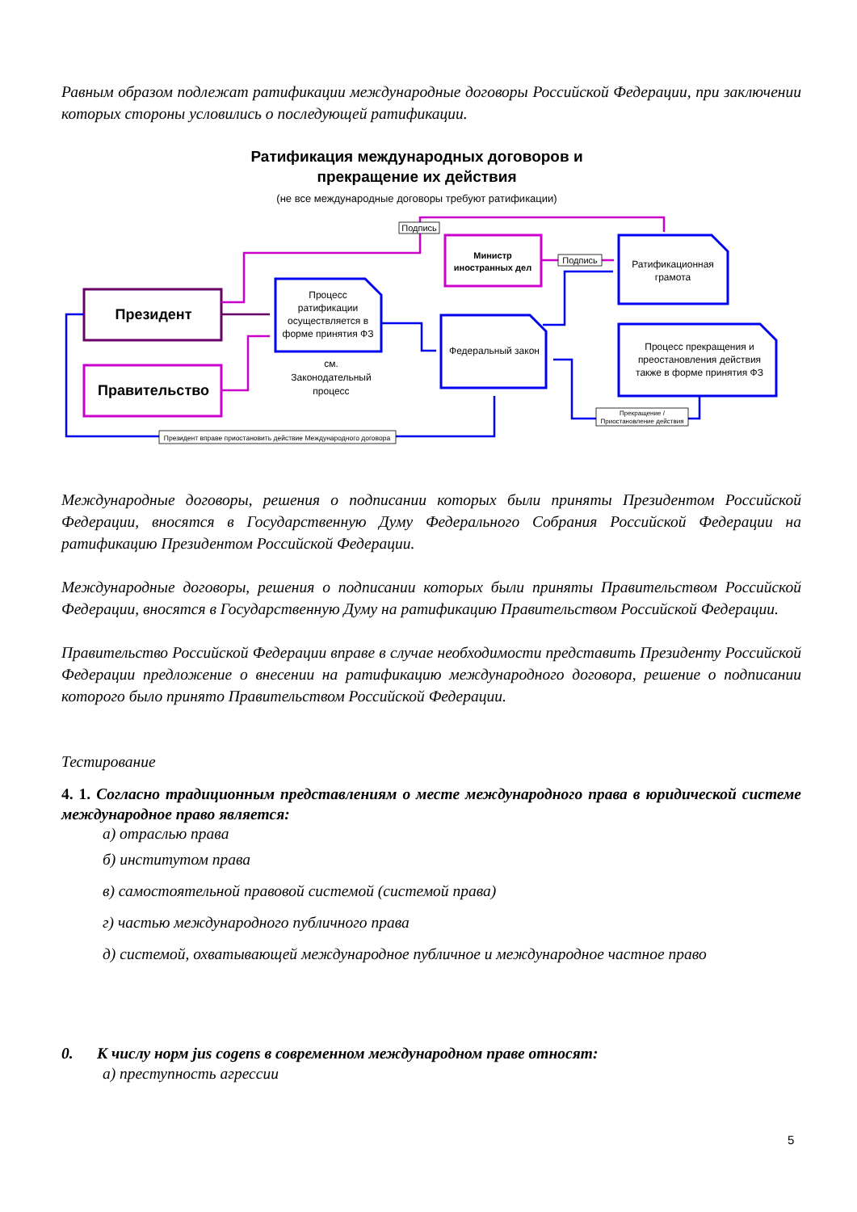Равным образом подлежат ратификации международные договоры Российской Федерации, при заключении которых стороны условились о последующей ратификации.
Ратификация международных договоров и
прекращение их действия
(не все международные договоры требуют ратификации)
Президент
Правительство
Министр
иностранных дел
Процесс
ратификации
осуществляется в
форме принятия ФЗ
см.
Законодательный
процесс
Федеральный закон
Ратификационная
грамота
Процесс прекращения и
преостановления действия
также в форме принятия ФЗ
Подпись
Подпись
Прекращение /
Приостановление действия
Президент вправе приостановить действие Международного договора
Международные договоры, решения о подписании которых были приняты Президентом Российской Федерации, вносятся в Государственную Думу Федерального Собрания Российской Федерации на ратификацию Президентом Российской Федерации.
Международные договоры, решения о подписании которых были приняты Правительством Российской Федерации, вносятся в Государственную Думу на ратификацию Правительством Российской Федерации.
Правительство Российской Федерации вправе в случае необходимости представить Президенту Российской Федерации предложение о внесении на ратификацию международного договора, решение о подписании которого было принято Правительством Российской Федерации.
Тестирование
4. 1. Согласно традиционным представлениям о месте международного права в юридической системе международное право является:
а) отраслью права
б) институтом права
в) самостоятельной правовой системой (системой права)
г) частью международного публичного права
д) системой, охватывающей международное публичное и международное частное право
0. К числу норм jus cogens в современном международном праве относят:
а) преступность агрессии
5